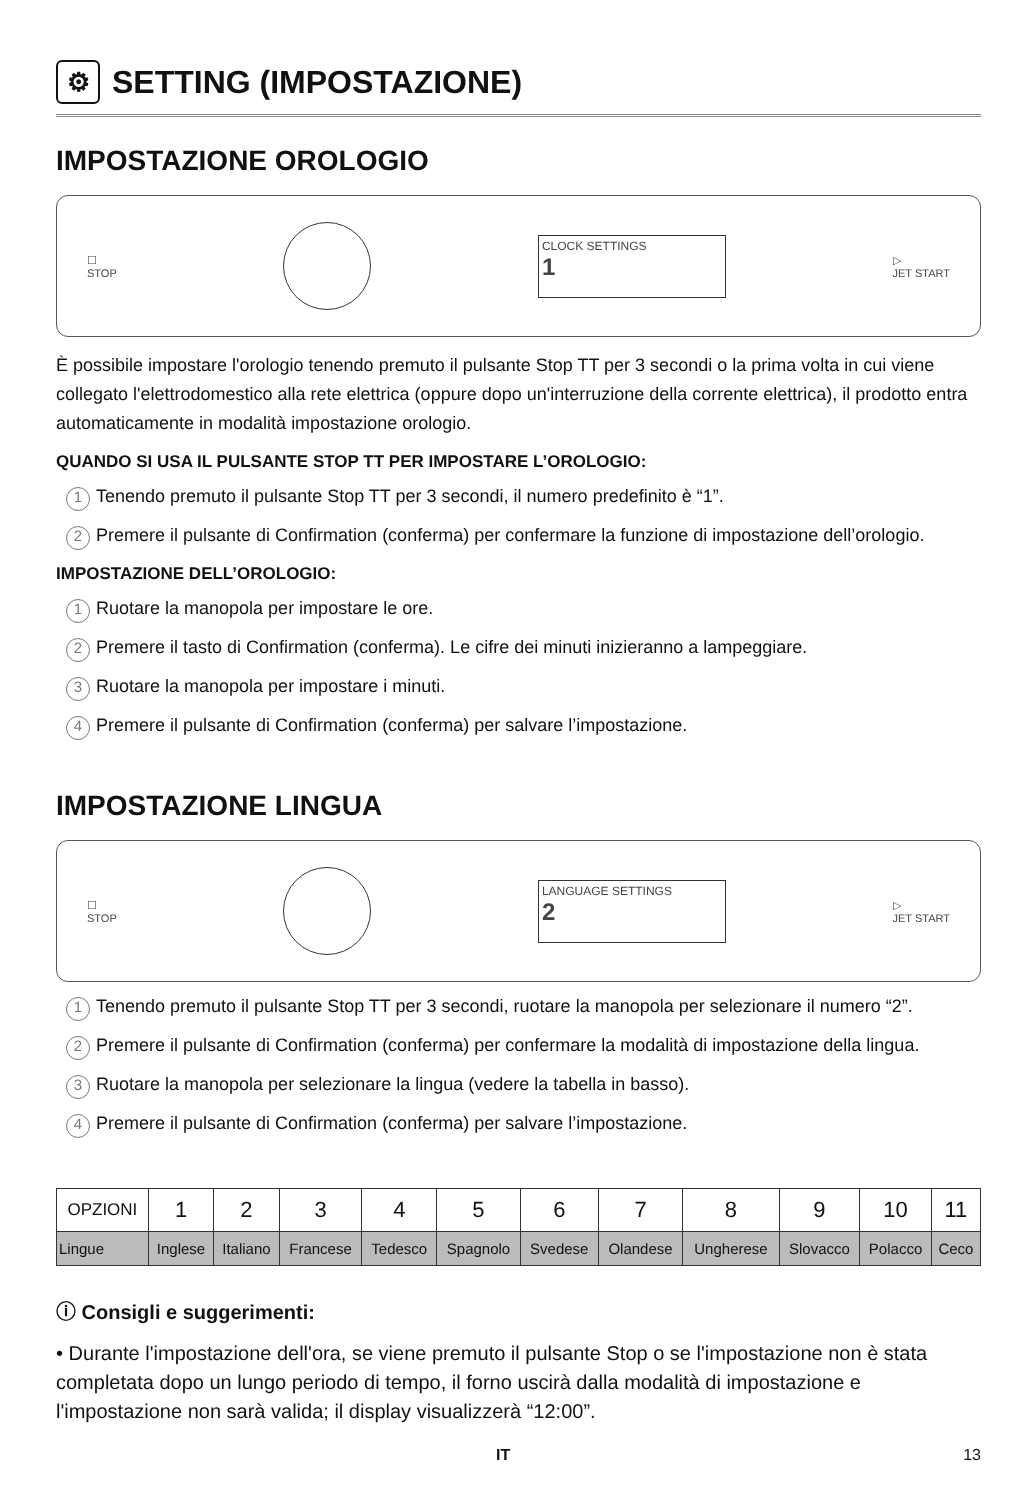⚙ SETTING (IMPOSTAZIONE)
IMPOSTAZIONE OROLOGIO
☐
STOP
CLOCK SETTINGS
1
▷
JET START
È possibile impostare l'orologio tenendo premuto il pulsante Stop TT per 3 secondi o la prima volta in cui viene collegato l'elettrodomestico alla rete elettrica (oppure dopo un'interruzione della corrente elettrica), il prodotto entra automaticamente in modalità impostazione orologio.
QUANDO SI USA IL PULSANTE STOP TT PER IMPOSTARE L’OROLOGIO:
1 Tenendo premuto il pulsante Stop TT per 3 secondi, il numero predefinito è “1”.
2 Premere il pulsante di Confirmation (conferma) per confermare la funzione di impostazione dell’orologio.
IMPOSTAZIONE DELL’OROLOGIO:
1 Ruotare la manopola per impostare le ore.
2 Premere il tasto di Confirmation (conferma). Le cifre dei minuti inizieranno a lampeggiare.
3 Ruotare la manopola per impostare i minuti.
4 Premere il pulsante di Confirmation (conferma) per salvare l’impostazione.
IMPOSTAZIONE LINGUA
☐
STOP
LANGUAGE SETTINGS
2
▷
JET START
1 Tenendo premuto il pulsante Stop TT per 3 secondi, ruotare la manopola per selezionare il numero “2”.
2 Premere il pulsante di Confirmation (conferma) per confermare la modalità di impostazione della lingua.
3 Ruotare la manopola per selezionare la lingua (vedere la tabella in basso).
4 Premere il pulsante di Confirmation (conferma) per salvare l’impostazione.
| OPZIONI | 1 | 2 | 3 | 4 | 5 | 6 | 7 | 8 | 9 | 10 | 11 |
| --- | --- | --- | --- | --- | --- | --- | --- | --- | --- | --- | --- |
| Lingue | Inglese | Italiano | Francese | Tedesco | Spagnolo | Svedese | Olandese | Ungherese | Slovacco | Polacco | Ceco |
ⓘ Consigli e suggerimenti:
• Durante l'impostazione dell'ora, se viene premuto il pulsante Stop o se l'impostazione non è stata completata dopo un lungo periodo di tempo, il forno uscirà dalla modalità di impostazione e l'impostazione non sarà valida; il display visualizzerà “12:00”.
IT 13